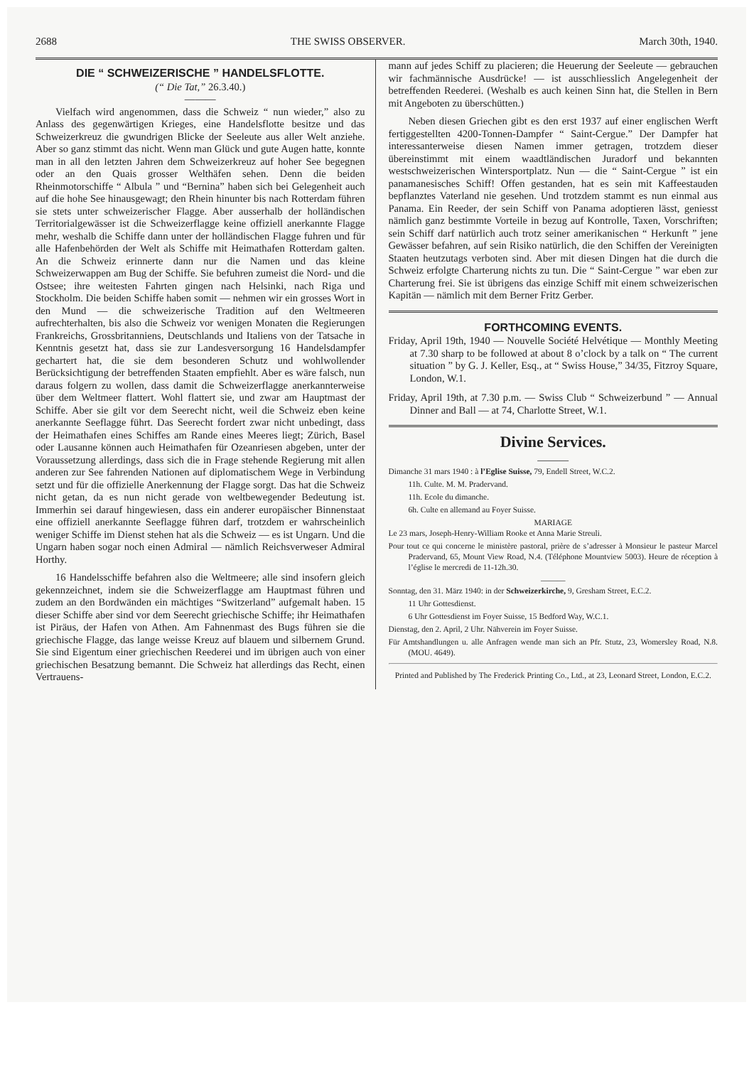2688 THE SWISS OBSERVER. March 30th, 1940.
DIE “ SCHWEIZERISCHE ” HANDELSFLOTTE.
(“ Die Tat,” 26.3.40.)
———
Vielfach wird angenommen, dass die Schweiz “ nun wieder,” also zu Anlass des gegenwärtigen Krieges, eine Handelsflotte besitze und das Schweizerkreuz die gwundrigen Blicke der Seeleute aus aller Welt anziehe. Aber so ganz stimmt das nicht. Wenn man Glück und gute Augen hatte, konnte man in all den letzten Jahren dem Schweizerkreuz auf hoher See begegnen oder an den Quais grosser Welthäfen sehen. Denn die beiden Rheinmotorschiffe “ Albula ” und “Bernina” haben sich bei Gelegenheit auch auf die hohe See hinausgewagt; den Rhein hinunter bis nach Rotterdam führen sie stets unter schweizerischer Flagge. Aber ausserhalb der holländischen Territorialgewässer ist die Schweizerflagge keine offiziell anerkannte Flagge mehr, weshalb die Schiffe dann unter der holländischen Flagge fuhren und für alle Hafenbehörden der Welt als Schiffe mit Heimathafen Rotterdam galten. An die Schweiz erinnerte dann nur die Namen und das kleine Schweizerwappen am Bug der Schiffe. Sie befuhren zumeist die Nord- und die Ostsee; ihre weitesten Fahrten gingen nach Helsinki, nach Riga und Stockholm. Die beiden Schiffe haben somit — nehmen wir ein grosses Wort in den Mund — die schweizerische Tradition auf den Weltmeeren aufrechterhalten, bis also die Schweiz vor wenigen Monaten die Regierungen Frankreichs, Grossbritanniens, Deutschlands und Italiens von der Tatsache in Kenntnis gesetzt hat, dass sie zur Landesversorgung 16 Handelsdampfer gechartert hat, die sie dem besonderen Schutz und wohlwollender Berücksichtigung der betreffenden Staaten empfiehlt. Aber es wäre falsch, nun daraus folgern zu wollen, dass damit die Schweizerflagge anerkannterweise über dem Weltmeer flattert. Wohl flattert sie, und zwar am Hauptmast der Schiffe. Aber sie gilt vor dem Seerecht nicht, weil die Schweiz eben keine anerkannte Seeflagge führt. Das Seerecht fordert zwar nicht unbedingt, dass der Heimathafen eines Schiffes am Rande eines Meeres liegt; Zürich, Basel oder Lausanne können auch Heimathafen für Ozeanriesen abgeben, unter der Voraussetzung allerdings, dass sich die in Frage stehende Regierung mit allen anderen zur See fahrenden Nationen auf diplomatischem Wege in Verbindung setzt und für die offizielle Anerkennung der Flagge sorgt. Das hat die Schweiz nicht getan, da es nun nicht gerade von weltbewegender Bedeutung ist. Immerhin sei darauf hingewiesen, dass ein anderer europäischer Binnenstaat eine offiziell anerkannte Seeflagge führen darf, trotzdem er wahrscheinlich weniger Schiffe im Dienst stehen hat als die Schweiz — es ist Ungarn. Und die Ungarn haben sogar noch einen Admiral — nämlich Reichsverweser Admiral Horthy.
16 Handelsschiffe befahren also die Weltmeere; alle sind insofern gleich gekennzeichnet, indem sie die Schweizerflagge am Hauptmast führen und zudem an den Bordwänden ein mächtiges “Switzerland” aufgemalt haben. 15 dieser Schiffe aber sind vor dem Seerecht griechische Schiffe; ihr Heimathafen ist Piräus, der Hafen von Athen. Am Fahnenmast des Bugs führen sie die griechische Flagge, das lange weisse Kreuz auf blauem und silbernem Grund. Sie sind Eigentum einer griechischen Reederei und im übrigen auch von einer griechischen Besatzung bemannt. Die Schweiz hat allerdings das Recht, einen Vertrauens-
mann auf jedes Schiff zu placieren; die Heuerung der Seeleute — gebrauchen wir fachmännische Ausdrücke! — ist ausschliesslich Angelegenheit der betreffenden Reederei. (Weshalb es auch keinen Sinn hat, die Stellen in Bern mit Angeboten zu überschütten.)
Neben diesen Griechen gibt es den erst 1937 auf einer englischen Werft fertiggestellten 4200-Tonnen-Dampfer “ Saint-Cergue.” Der Dampfer hat interessanterweise diesen Namen immer getragen, trotzdem dieser übereinstimmt mit einem waadtländischen Juradorf und bekannten westschweizerischen Wintersportplatz. Nun — die “ Saint-Cergue ” ist ein panamanesisches Schiff! Offen gestanden, hat es sein mit Kaffeestauden bepflanztes Vaterland nie gesehen. Und trotzdem stammt es nun einmal aus Panama. Ein Reeder, der sein Schiff von Panama adoptieren lässt, geniesst nämlich ganz bestimmte Vorteile in bezug auf Kontrolle, Taxen, Vorschriften; sein Schiff darf natürlich auch trotz seiner amerikanischen “ Herkunft ” jene Gewässer befahren, auf sein Risiko natürlich, die den Schiffen der Vereinigten Staaten heutzutags verboten sind. Aber mit diesen Dingen hat die durch die Schweiz erfolgte Charterung nichts zu tun. Die “ Saint-Cergue ” war eben zur Charterung frei. Sie ist übrigens das einzige Schiff mit einem schweizerischen Kapitän — nämlich mit dem Berner Fritz Gerber.
FORTHCOMING EVENTS.
Friday, April 19th, 1940 — Nouvelle Société Helvétique — Monthly Meeting at 7.30 sharp to be followed at about 8 o’clock by a talk on “ The current situation ” by G. J. Keller, Esq., at “ Swiss House,” 34/35, Fitzroy Square, London, W.1.
Friday, April 19th, at 7.30 p.m. — Swiss Club “ Schweizerbund ” — Annual Dinner and Ball — at 74, Charlotte Street, W.1.
Divine Services.
———
Dimanche 31 mars 1940 : à l’Eglise Suisse, 79, Endell Street, W.C.2.
11h. Culte. M. M. Pradervand.
11h. Ecole du dimanche.
6h. Culte en allemand au Foyer Suisse.
MARIAGE
Le 23 mars, Joseph-Henry-William Rooke et Anna Marie Streuli.
Pour tout ce qui concerne le ministère pastoral, prière de s’adresser à Monsieur le pasteur Marcel Pradervand, 65, Mount View Road, N.4. (Téléphone Mountview 5003). Heure de réception à l’église le mercredi de 11-12h.30.
———
Sonntag, den 31. März 1940: in der Schweizerkirche, 9, Gresham Street, E.C.2.
11 Uhr Gottesdienst.
6 Uhr Gottesdienst im Foyer Suisse, 15 Bedford Way, W.C.1.
Dienstag, den 2. April, 2 Uhr. Nähverein im Foyer Suisse.
Für Amtshandlungen u. alle Anfragen wende man sich an Pfr. Stutz, 23, Womersley Road, N.8. (MOU. 4649).
Printed and Published by The Frederick Printing Co., Ltd., at 23, Leonard Street, London, E.C.2.